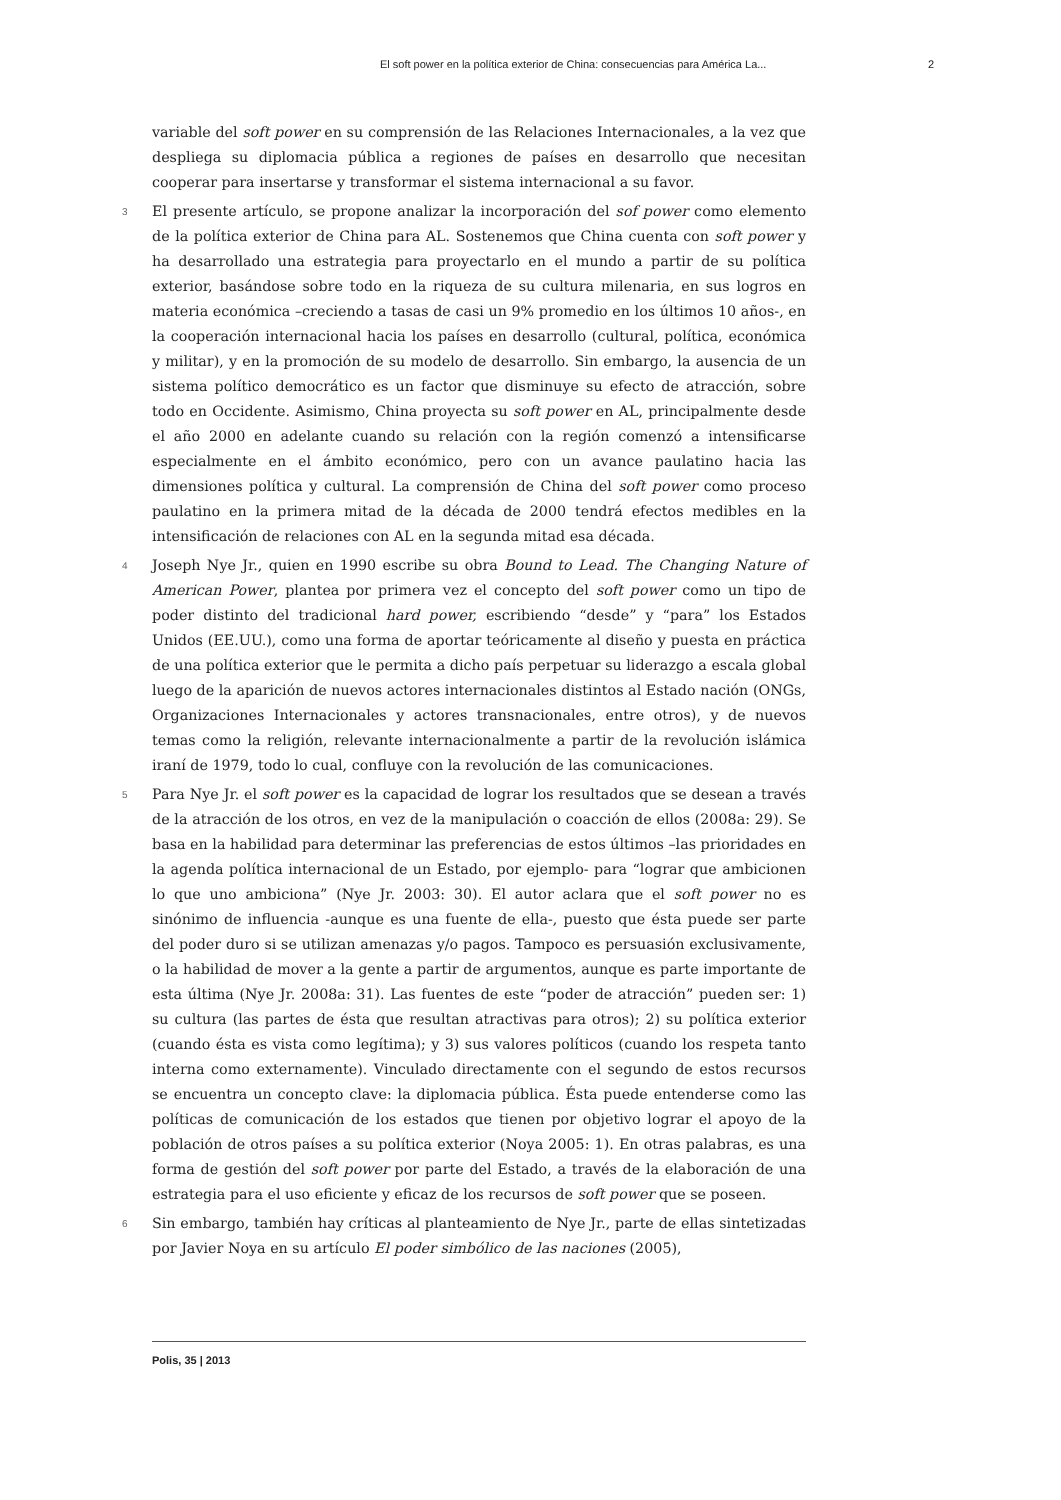El soft power en la política exterior de China: consecuencias para América La... 2
variable del soft power en su comprensión de las Relaciones Internacionales, a la vez que despliega su diplomacia pública a regiones de países en desarrollo que necesitan cooperar para insertarse y transformar el sistema internacional a su favor.
3 El presente artículo, se propone analizar la incorporación del sof power como elemento de la política exterior de China para AL. Sostenemos que China cuenta con soft power y ha desarrollado una estrategia para proyectarlo en el mundo a partir de su política exterior, basándose sobre todo en la riqueza de su cultura milenaria, en sus logros en materia económica –creciendo a tasas de casi un 9% promedio en los últimos 10 años-, en la cooperación internacional hacia los países en desarrollo (cultural, política, económica y militar), y en la promoción de su modelo de desarrollo. Sin embargo, la ausencia de un sistema político democrático es un factor que disminuye su efecto de atracción, sobre todo en Occidente. Asimismo, China proyecta su soft power en AL, principalmente desde el año 2000 en adelante cuando su relación con la región comenzó a intensificarse especialmente en el ámbito económico, pero con un avance paulatino hacia las dimensiones política y cultural. La comprensión de China del soft power como proceso paulatino en la primera mitad de la década de 2000 tendrá efectos medibles en la intensificación de relaciones con AL en la segunda mitad esa década.
4 Joseph Nye Jr., quien en 1990 escribe su obra Bound to Lead. The Changing Nature of American Power, plantea por primera vez el concepto del soft power como un tipo de poder distinto del tradicional hard power, escribiendo “desde” y “para” los Estados Unidos (EE.UU.), como una forma de aportar teóricamente al diseño y puesta en práctica de una política exterior que le permita a dicho país perpetuar su liderazgo a escala global luego de la aparición de nuevos actores internacionales distintos al Estado nación (ONGs, Organizaciones Internacionales y actores transnacionales, entre otros), y de nuevos temas como la religión, relevante internacionalmente a partir de la revolución islámica iraní de 1979, todo lo cual, confluye con la revolución de las comunicaciones.
5 Para Nye Jr. el soft power es la capacidad de lograr los resultados que se desean a través de la atracción de los otros, en vez de la manipulación o coacción de ellos (2008a: 29). Se basa en la habilidad para determinar las preferencias de estos últimos –las prioridades en la agenda política internacional de un Estado, por ejemplo- para “lograr que ambicionen lo que uno ambiciona” (Nye Jr. 2003: 30). El autor aclara que el soft power no es sinónimo de influencia -aunque es una fuente de ella-, puesto que ésta puede ser parte del poder duro si se utilizan amenazas y/o pagos. Tampoco es persuasión exclusivamente, o la habilidad de mover a la gente a partir de argumentos, aunque es parte importante de esta última (Nye Jr. 2008a: 31). Las fuentes de este “poder de atracción” pueden ser: 1) su cultura (las partes de ésta que resultan atractivas para otros); 2) su política exterior (cuando ésta es vista como legítima); y 3) sus valores políticos (cuando los respeta tanto interna como externamente). Vinculado directamente con el segundo de estos recursos se encuentra un concepto clave: la diplomacia pública. Ésta puede entenderse como las políticas de comunicación de los estados que tienen por objetivo lograr el apoyo de la población de otros países a su política exterior (Noya 2005: 1). En otras palabras, es una forma de gestión del soft power por parte del Estado, a través de la elaboración de una estrategia para el uso eficiente y eficaz de los recursos de soft power que se poseen.
6 Sin embargo, también hay críticas al planteamiento de Nye Jr., parte de ellas sintetizadas por Javier Noya en su artículo El poder simbólico de las naciones (2005),
Polis, 35 | 2013